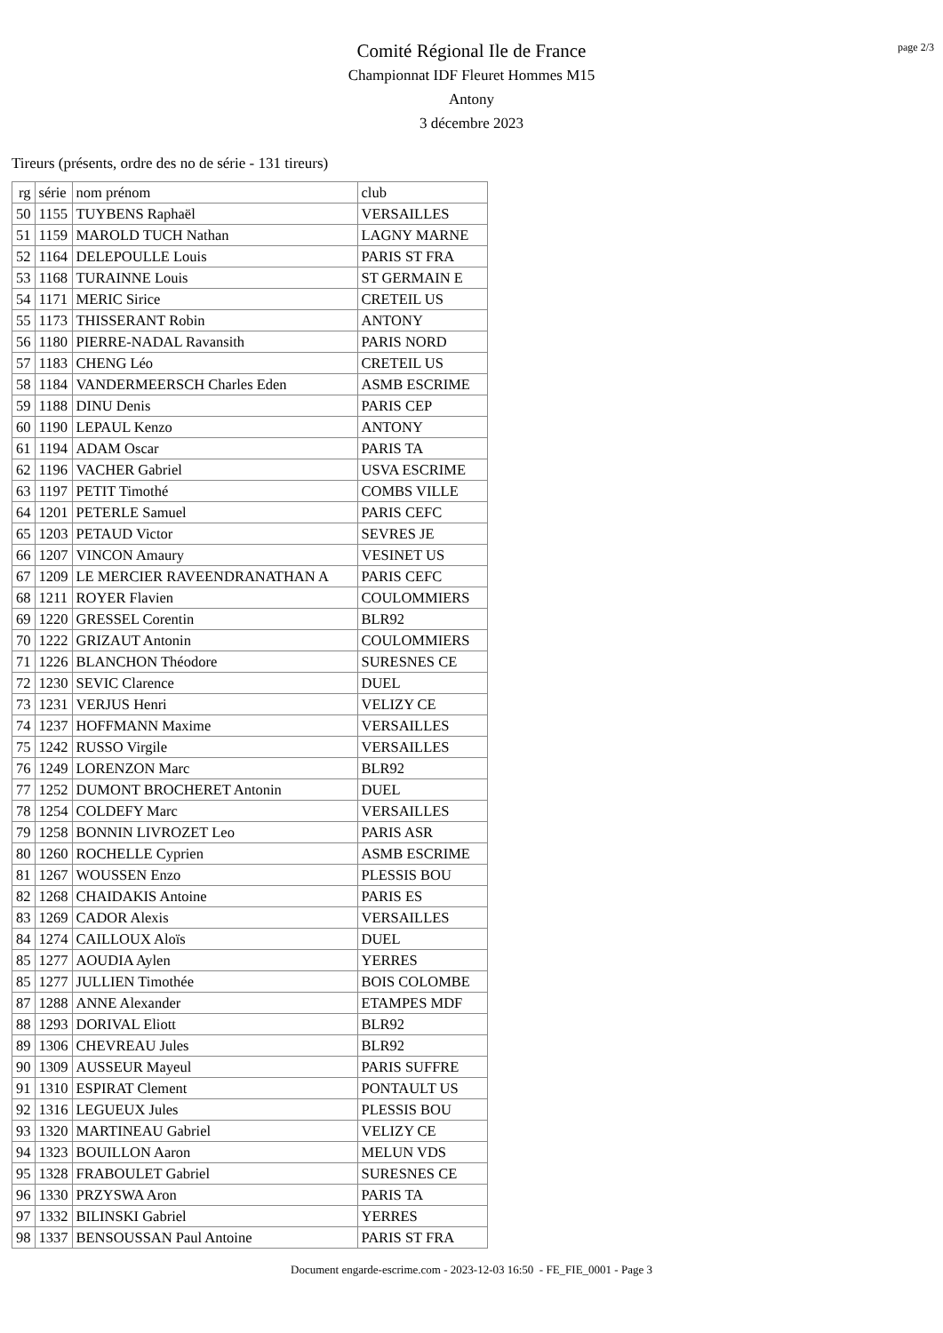page 2/3
Comité Régional Ile de France
Championnat IDF Fleuret Hommes M15
Antony
3 décembre 2023
Tireurs (présents, ordre des no de série - 131 tireurs)
| rg | série | nom prénom | club |
| --- | --- | --- | --- |
| 50 | 1155 | TUYBENS Raphaël | VERSAILLES |
| 51 | 1159 | MAROLD TUCH Nathan | LAGNY MARNE |
| 52 | 1164 | DELEPOULLE Louis | PARIS ST FRA |
| 53 | 1168 | TURAINNE Louis | ST GERMAIN E |
| 54 | 1171 | MERIC Sirice | CRETEIL US |
| 55 | 1173 | THISSERANT Robin | ANTONY |
| 56 | 1180 | PIERRE-NADAL Ravansith | PARIS NORD |
| 57 | 1183 | CHENG Léo | CRETEIL US |
| 58 | 1184 | VANDERMEERSCH Charles Eden | ASMB ESCRIME |
| 59 | 1188 | DINU Denis | PARIS CEP |
| 60 | 1190 | LEPAUL Kenzo | ANTONY |
| 61 | 1194 | ADAM Oscar | PARIS TA |
| 62 | 1196 | VACHER Gabriel | USVA ESCRIME |
| 63 | 1197 | PETIT Timothé | COMBS VILLE |
| 64 | 1201 | PETERLE Samuel | PARIS CEFC |
| 65 | 1203 | PETAUD Victor | SEVRES JE |
| 66 | 1207 | VINCON Amaury | VESINET US |
| 67 | 1209 | LE MERCIER RAVEENDRANATHAN A | PARIS CEFC |
| 68 | 1211 | ROYER Flavien | COULOMMIERS |
| 69 | 1220 | GRESSEL Corentin | BLR92 |
| 70 | 1222 | GRIZAUT Antonin | COULOMMIERS |
| 71 | 1226 | BLANCHON Théodore | SURESNES CE |
| 72 | 1230 | SEVIC Clarence | DUEL |
| 73 | 1231 | VERJUS Henri | VELIZY CE |
| 74 | 1237 | HOFFMANN Maxime | VERSAILLES |
| 75 | 1242 | RUSSO Virgile | VERSAILLES |
| 76 | 1249 | LORENZON Marc | BLR92 |
| 77 | 1252 | DUMONT BROCHERET Antonin | DUEL |
| 78 | 1254 | COLDEFY Marc | VERSAILLES |
| 79 | 1258 | BONNIN LIVROZET Leo | PARIS ASR |
| 80 | 1260 | ROCHELLE Cyprien | ASMB ESCRIME |
| 81 | 1267 | WOUSSEN Enzo | PLESSIS BOU |
| 82 | 1268 | CHAIDAKIS Antoine | PARIS ES |
| 83 | 1269 | CADOR Alexis | VERSAILLES |
| 84 | 1274 | CAILLOUX Aloïs | DUEL |
| 85 | 1277 | AOUDIA Aylen | YERRES |
| 85 | 1277 | JULLIEN Timothée | BOIS COLOMBE |
| 87 | 1288 | ANNE Alexander | ETAMPES MDF |
| 88 | 1293 | DORIVAL Eliott | BLR92 |
| 89 | 1306 | CHEVREAU Jules | BLR92 |
| 90 | 1309 | AUSSEUR Mayeul | PARIS SUFFRE |
| 91 | 1310 | ESPIRAT Clement | PONTAULT US |
| 92 | 1316 | LEGUEUX Jules | PLESSIS BOU |
| 93 | 1320 | MARTINEAU Gabriel | VELIZY CE |
| 94 | 1323 | BOUILLON Aaron | MELUN VDS |
| 95 | 1328 | FRABOULET Gabriel | SURESNES CE |
| 96 | 1330 | PRZYSWA Aron | PARIS TA |
| 97 | 1332 | BILINSKI Gabriel | YERRES |
| 98 | 1337 | BENSOUSSAN Paul Antoine | PARIS ST FRA |
Document engarde-escrime.com - 2023-12-03 16:50 - FE_FIE_0001 - Page 3